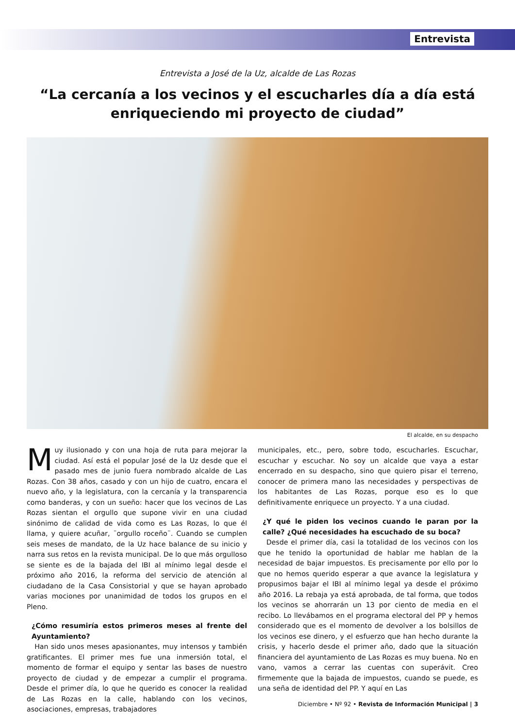Entrevista
Entrevista a José de la Uz, alcalde de Las Rozas
“La cercanía a los vecinos y el escucharles día a día está enriqueciendo mi proyecto de ciudad”
El alcalde, en su despacho
Muy ilusionado y con una hoja de ruta para mejorar la ciudad. Así está el popular José de la Uz desde que el pasado mes de junio fuera nombrado alcalde de Las Rozas. Con 38 años, casado y con un hijo de cuatro, encara el nuevo año, y la legislatura, con la cercanía y la transparencia como banderas, y con un sueño: hacer que los vecinos de Las Rozas sientan el orgullo que supone vivir en una ciudad sinónimo de calidad de vida como es Las Rozas, lo que él llama, y quiere acuñar, ¨orgullo roceño¨. Cuando se cumplen seis meses de mandato, de la Uz hace balance de su inicio y narra sus retos en la revista municipal. De lo que más orgulloso se siente es de la bajada del IBI al mínimo legal desde el próximo año 2016, la reforma del servicio de atención al ciudadano de la Casa Consistorial y que se hayan aprobado varias mociones por unanimidad de todos los grupos en el Pleno.
¿Cómo resumiría estos primeros meses al frente del Ayuntamiento?
Han sido unos meses apasionantes, muy intensos y también gratificantes. El primer mes fue una inmersión total, el momento de formar el equipo y sentar las bases de nuestro proyecto de ciudad y de empezar a cumplir el programa. Desde el primer día, lo que he querido es conocer la realidad de Las Rozas en la calle, hablando con los vecinos, asociaciones, empresas, trabajadores
municipales, etc., pero, sobre todo, escucharles. Escuchar, escuchar y escuchar. No soy un alcalde que vaya a estar encerrado en su despacho, sino que quiero pisar el terreno, conocer de primera mano las necesidades y perspectivas de los habitantes de Las Rozas, porque eso es lo que definitivamente enriquece un proyecto. Y a una ciudad.
¿Y qué le piden los vecinos cuando le paran por la calle? ¿Qué necesidades ha escuchado de su boca?
Desde el primer día, casi la totalidad de los vecinos con los que he tenido la oportunidad de hablar me hablan de la necesidad de bajar impuestos. Es precisamente por ello por lo que no hemos querido esperar a que avance la legislatura y propusimos bajar el IBI al mínimo legal ya desde el próximo año 2016. La rebaja ya está aprobada, de tal forma, que todos los vecinos se ahorrarán un 13 por ciento de media en el recibo. Lo llevábamos en el programa electoral del PP y hemos considerado que es el momento de devolver a los bolsillos de los vecinos ese dinero, y el esfuerzo que han hecho durante la crisis, y hacerlo desde el primer año, dado que la situación financiera del ayuntamiento de Las Rozas es muy buena. No en vano, vamos a cerrar las cuentas con superávit. Creo firmemente que la bajada de impuestos, cuando se puede, es una seña de identidad del PP. Y aquí en Las
Diciembre • Nº 92 • Revista de Información Municipal | 3